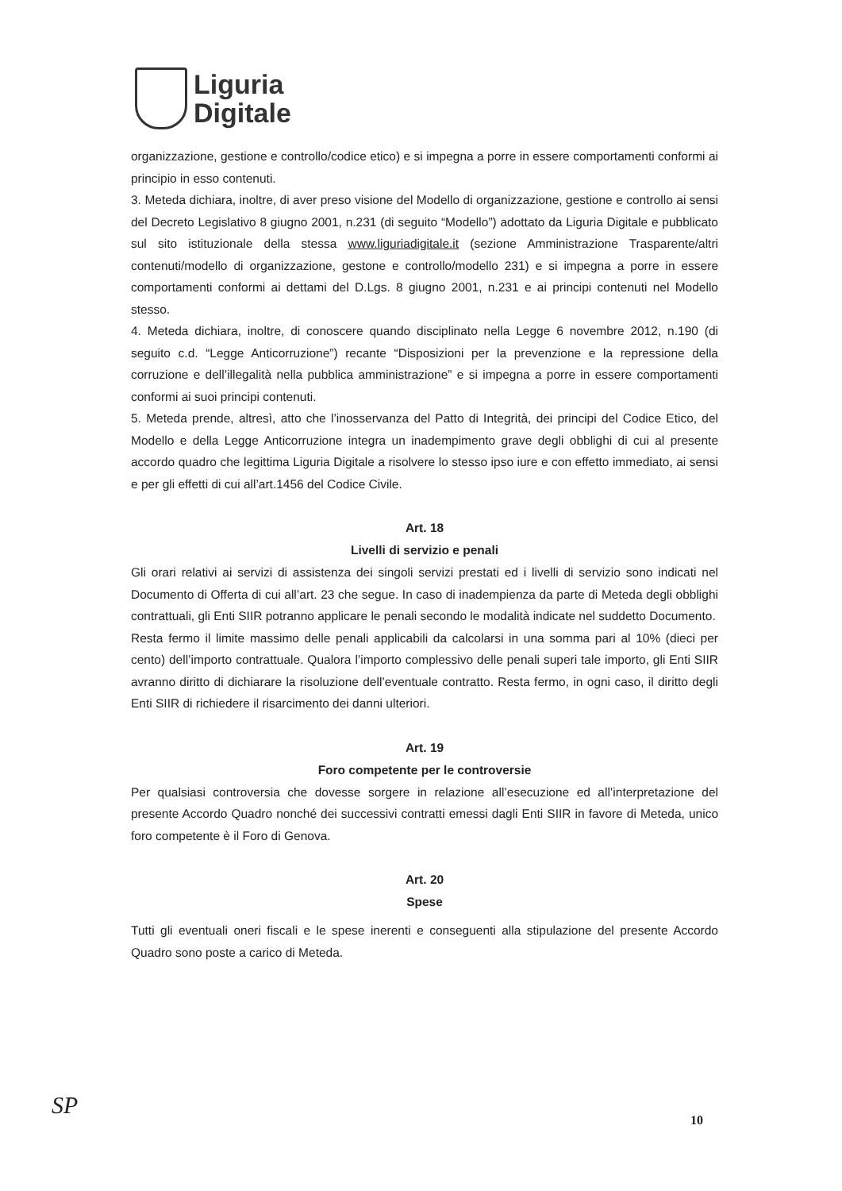Liguria
Digitale
organizzazione, gestione e controllo/codice etico) e si impegna a porre in essere comportamenti conformi ai principio in esso contenuti.
3. Meteda dichiara, inoltre, di aver preso visione del Modello di organizzazione, gestione e controllo ai sensi del Decreto Legislativo 8 giugno 2001, n.231 (di seguito “Modello”) adottato da Liguria Digitale e pubblicato sul sito istituzionale della stessa www.liguriadigitale.it (sezione Amministrazione Trasparente/altri contenuti/modello di organizzazione, gestone e controllo/modello 231) e si impegna a porre in essere comportamenti conformi ai dettami del D.Lgs. 8 giugno 2001, n.231 e ai principi contenuti nel Modello stesso.
4. Meteda dichiara, inoltre, di conoscere quando disciplinato nella Legge 6 novembre 2012, n.190 (di seguito c.d. “Legge Anticorruzione”) recante “Disposizioni per la prevenzione e la repressione della corruzione e dell’illegalità nella pubblica amministrazione” e si impegna a porre in essere comportamenti conformi ai suoi principi contenuti.
5. Meteda prende, altresì, atto che l’inosservanza del Patto di Integrità, dei principi del Codice Etico, del Modello e della Legge Anticorruzione integra un inadempimento grave degli obblighi di cui al presente accordo quadro che legittima Liguria Digitale a risolvere lo stesso ipso iure e con effetto immediato, ai sensi e per gli effetti di cui all’art.1456 del Codice Civile.
Art. 18
Livelli di servizio e penali
Gli orari relativi ai servizi di assistenza dei singoli servizi prestati ed i livelli di servizio sono indicati nel Documento di Offerta di cui all’art. 23 che segue. In caso di inadempienza da parte di Meteda degli obblighi contrattuali, gli Enti SIIR potranno applicare le penali secondo le modalità indicate nel suddetto Documento.
Resta fermo il limite massimo delle penali applicabili da calcolarsi in una somma pari al 10% (dieci per cento) dell’importo contrattuale. Qualora l’importo complessivo delle penali superi tale importo, gli Enti SIIR avranno diritto di dichiarare la risoluzione dell’eventuale contratto. Resta fermo, in ogni caso, il diritto degli Enti SIIR di richiedere il risarcimento dei danni ulteriori.
Art. 19
Foro competente per le controversie
Per qualsiasi controversia che dovesse sorgere in relazione all’esecuzione ed all’interpretazione del presente Accordo Quadro nonché dei successivi contratti emessi dagli Enti SIIR in favore di Meteda, unico foro competente è il Foro di Genova.
Art. 20
Spese
Tutti gli eventuali oneri fiscali e le spese inerenti e conseguenti alla stipulazione del presente Accordo Quadro sono poste a carico di Meteda.
SP
10